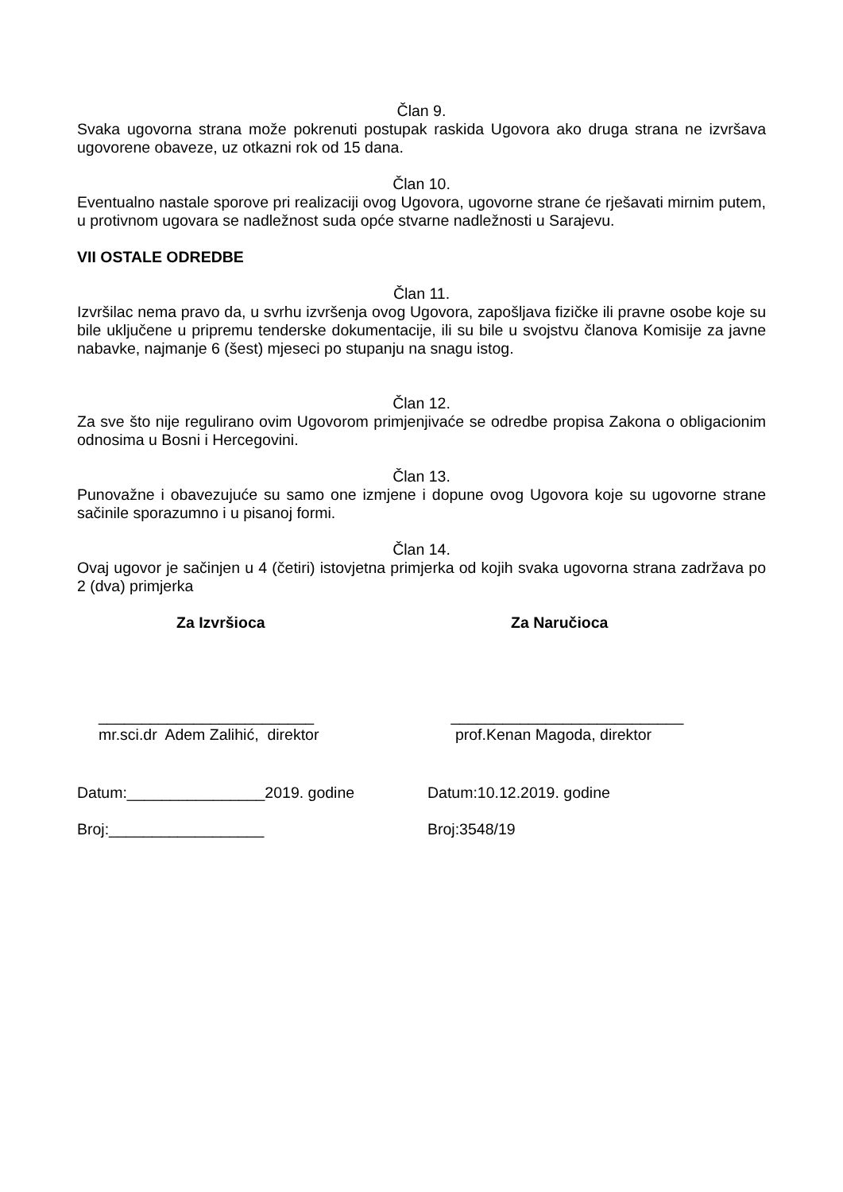Član 9.
Svaka ugovorna strana može pokrenuti postupak raskida Ugovora ako druga strana ne izvršava ugovorene obaveze, uz otkazni rok od 15 dana.
Član 10.
Eventualno nastale sporove pri realizaciji ovog Ugovora, ugovorne strane će rješavati mirnim putem, u protivnom ugovara se nadležnost suda opće stvarne nadležnosti u Sarajevu.
VII OSTALE ODREDBE
Član 11.
Izvršilac nema pravo da, u svrhu izvršenja ovog Ugovora, zapošljava fizičke ili pravne osobe koje su bile uključene u pripremu tenderske dokumentacije, ili su bile u svojstvu članova Komisije za javne nabavke, najmanje 6 (šest) mjeseci po stupanju na snagu istog.
Član 12.
Za sve što nije regulirano ovim Ugovorom primjenjivaće se odredbe propisa Zakona o obligacionim odnosima u Bosni i Hercegovini.
Član 13.
Punovažne i obavezujuće su samo one izmjene i dopune ovog Ugovora koje su ugovorne strane sačinile sporazumno i u pisanoj formi.
Član 14.
Ovaj ugovor je sačinjen u 4 (četiri) istovjetna primjerka od kojih svaka ugovorna strana zadržava po 2 (dva) primjerka
Za Izvršioca Za Naručioca
_________________________
mr.sci.dr Adem Zalihić, direktor
___________________________
prof.Kenan Magoda, direktor
Datum:________________2019. godine
Datum:10.12.2019. godine
Broj:__________________ Broj:3548/19